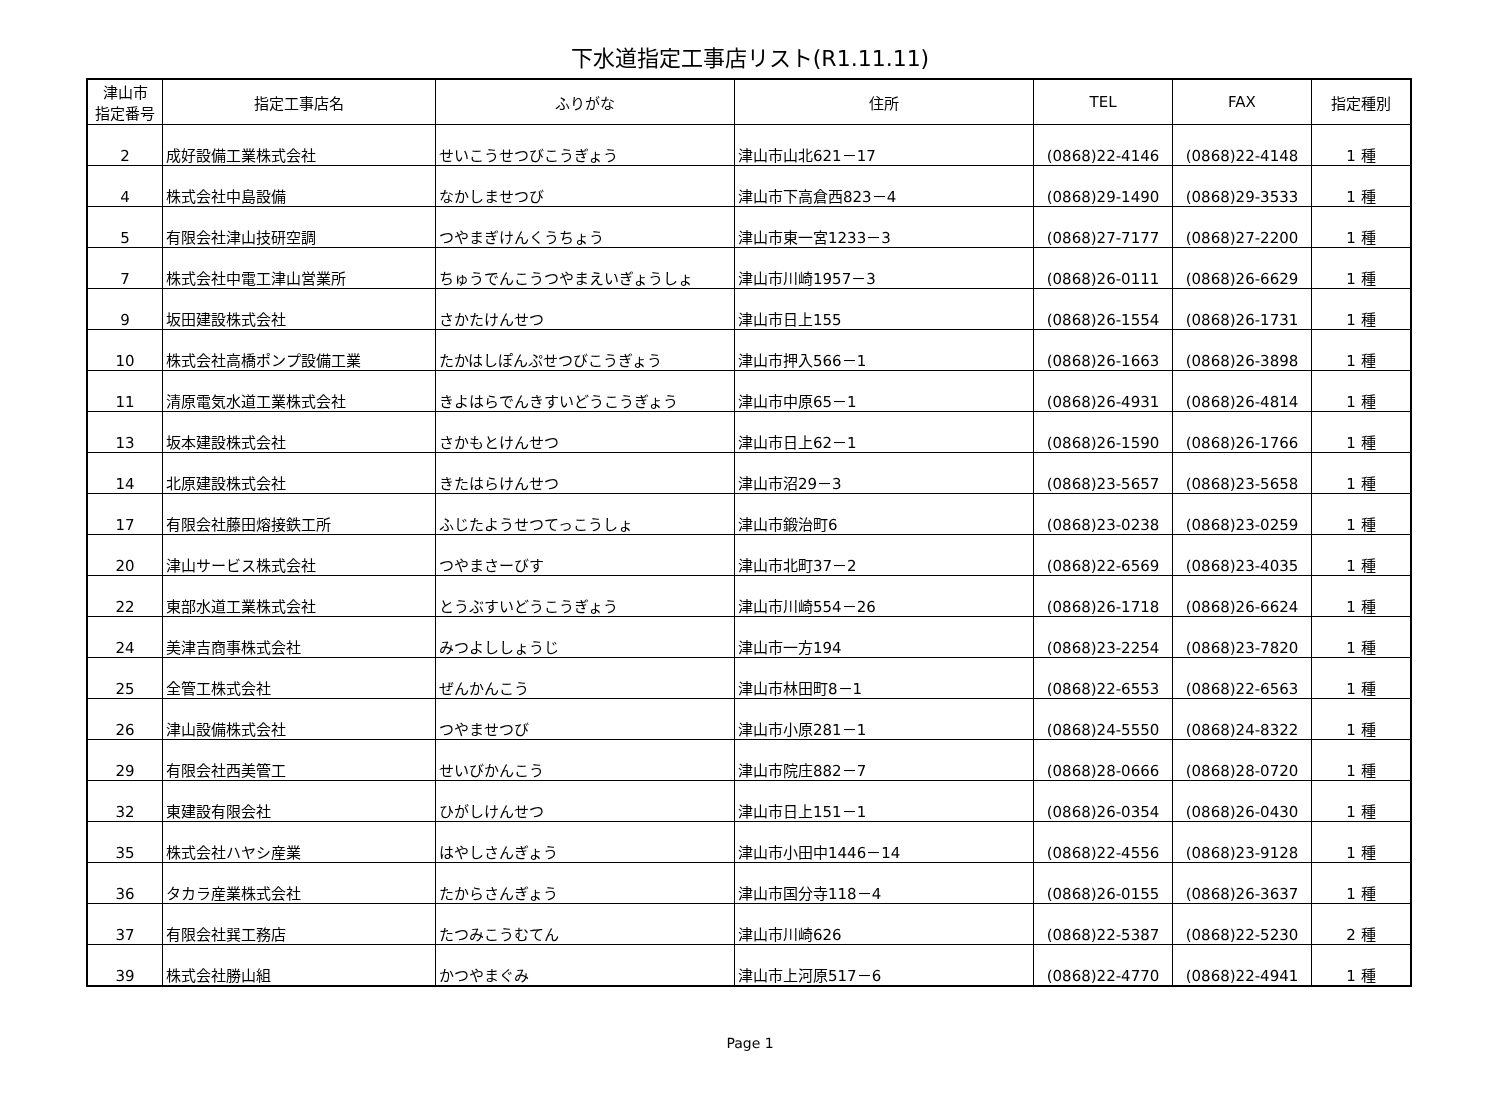下水道指定工事店リスト(R1.11.11)
| 津山市 指定番号 | 指定工事店名 | ふりがな | 住所 | TEL | FAX | 指定種別 |
| --- | --- | --- | --- | --- | --- | --- |
| 2 | 成好設備工業株式会社 | せいこうせつびこうぎょう | 津山市山北621－17 | (0868)22-4146 | (0868)22-4148 | 1 種 |
| 4 | 株式会社中島設備 | なかしませつび | 津山市下高倉西823－4 | (0868)29-1490 | (0868)29-3533 | 1 種 |
| 5 | 有限会社津山技研空調 | つやまぎけんくうちょう | 津山市東一宮1233－3 | (0868)27-7177 | (0868)27-2200 | 1 種 |
| 7 | 株式会社中電工津山営業所 | ちゅうでんこうつやまえいぎょうしょ | 津山市川崎1957－3 | (0868)26-0111 | (0868)26-6629 | 1 種 |
| 9 | 坂田建設株式会社 | さかたけんせつ | 津山市日上155 | (0868)26-1554 | (0868)26-1731 | 1 種 |
| 10 | 株式会社高橋ポンプ設備工業 | たかはしぽんぷせつびこうぎょう | 津山市押入566－1 | (0868)26-1663 | (0868)26-3898 | 1 種 |
| 11 | 清原電気水道工業株式会社 | きよはらでんきすいどうこうぎょう | 津山市中原65－1 | (0868)26-4931 | (0868)26-4814 | 1 種 |
| 13 | 坂本建設株式会社 | さかもとけんせつ | 津山市日上62－1 | (0868)26-1590 | (0868)26-1766 | 1 種 |
| 14 | 北原建設株式会社 | きたはらけんせつ | 津山市沼29－3 | (0868)23-5657 | (0868)23-5658 | 1 種 |
| 17 | 有限会社藤田熔接鉄工所 | ふじたようせつてっこうしょ | 津山市鍛治町6 | (0868)23-0238 | (0868)23-0259 | 1 種 |
| 20 | 津山サービス株式会社 | つやまさーびす | 津山市北町37－2 | (0868)22-6569 | (0868)23-4035 | 1 種 |
| 22 | 東部水道工業株式会社 | とうぶすいどうこうぎょう | 津山市川崎554－26 | (0868)26-1718 | (0868)26-6624 | 1 種 |
| 24 | 美津吉商事株式会社 | みつよししょうじ | 津山市一方194 | (0868)23-2254 | (0868)23-7820 | 1 種 |
| 25 | 全管工株式会社 | ぜんかんこう | 津山市林田町8－1 | (0868)22-6553 | (0868)22-6563 | 1 種 |
| 26 | 津山設備株式会社 | つやませつび | 津山市小原281－1 | (0868)24-5550 | (0868)24-8322 | 1 種 |
| 29 | 有限会社西美管工 | せいびかんこう | 津山市院庄882－7 | (0868)28-0666 | (0868)28-0720 | 1 種 |
| 32 | 東建設有限会社 | ひがしけんせつ | 津山市日上151－1 | (0868)26-0354 | (0868)26-0430 | 1 種 |
| 35 | 株式会社ハヤシ産業 | はやしさんぎょう | 津山市小田中1446－14 | (0868)22-4556 | (0868)23-9128 | 1 種 |
| 36 | タカラ産業株式会社 | たからさんぎょう | 津山市国分寺118－4 | (0868)26-0155 | (0868)26-3637 | 1 種 |
| 37 | 有限会社巽工務店 | たつみこうむてん | 津山市川崎626 | (0868)22-5387 | (0868)22-5230 | 2 種 |
| 39 | 株式会社勝山組 | かつやまぐみ | 津山市上河原517－6 | (0868)22-4770 | (0868)22-4941 | 1 種 |
Page 1